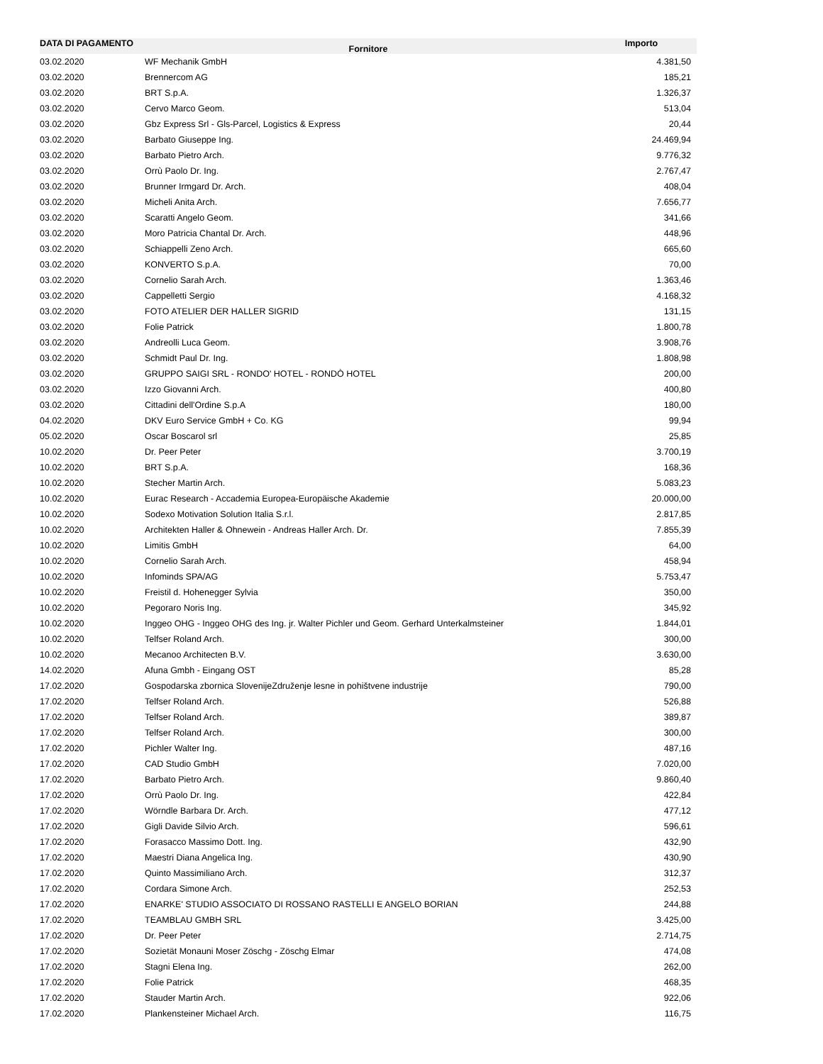| DATA DI PAGAMENTO | Fornitore | Importo |
| --- | --- | --- |
| 03.02.2020 | WF Mechanik GmbH | 4.381,50 |
| 03.02.2020 | Brennercom AG | 185,21 |
| 03.02.2020 | BRT S.p.A. | 1.326,37 |
| 03.02.2020 | Cervo Marco Geom. | 513,04 |
| 03.02.2020 | Gbz Express Srl - Gls-Parcel, Logistics & Express | 20,44 |
| 03.02.2020 | Barbato Giuseppe Ing. | 24.469,94 |
| 03.02.2020 | Barbato Pietro Arch. | 9.776,32 |
| 03.02.2020 | Orrù Paolo Dr. Ing. | 2.767,47 |
| 03.02.2020 | Brunner Irmgard Dr. Arch. | 408,04 |
| 03.02.2020 | Micheli Anita Arch. | 7.656,77 |
| 03.02.2020 | Scaratti Angelo Geom. | 341,66 |
| 03.02.2020 | Moro Patricia Chantal Dr. Arch. | 448,96 |
| 03.02.2020 | Schiappelli Zeno Arch. | 665,60 |
| 03.02.2020 | KONVERTO S.p.A. | 70,00 |
| 03.02.2020 | Cornelio Sarah Arch. | 1.363,46 |
| 03.02.2020 | Cappelletti Sergio | 4.168,32 |
| 03.02.2020 | FOTO ATELIER DER HALLER SIGRID | 131,15 |
| 03.02.2020 | Folie Patrick | 1.800,78 |
| 03.02.2020 | Andreolli Luca Geom. | 3.908,76 |
| 03.02.2020 | Schmidt Paul Dr. Ing. | 1.808,98 |
| 03.02.2020 | GRUPPO SAIGI SRL - RONDO' HOTEL - RONDÒ HOTEL | 200,00 |
| 03.02.2020 | Izzo Giovanni Arch. | 400,80 |
| 03.02.2020 | Cittadini dell'Ordine S.p.A | 180,00 |
| 04.02.2020 | DKV Euro Service GmbH + Co. KG | 99,94 |
| 05.02.2020 | Oscar Boscarol srl | 25,85 |
| 10.02.2020 | Dr. Peer Peter | 3.700,19 |
| 10.02.2020 | BRT S.p.A. | 168,36 |
| 10.02.2020 | Stecher Martin Arch. | 5.083,23 |
| 10.02.2020 | Eurac Research - Accademia Europea-Europäische Akademie | 20.000,00 |
| 10.02.2020 | Sodexo Motivation Solution Italia S.r.l. | 2.817,85 |
| 10.02.2020 | Architekten Haller & Ohnewein - Andreas Haller Arch. Dr. | 7.855,39 |
| 10.02.2020 | Limitis GmbH | 64,00 |
| 10.02.2020 | Cornelio Sarah Arch. | 458,94 |
| 10.02.2020 | Infominds SPA/AG | 5.753,47 |
| 10.02.2020 | Freistil d. Hohenegger Sylvia | 350,00 |
| 10.02.2020 | Pegoraro Noris Ing. | 345,92 |
| 10.02.2020 | Inggeo OHG - Inggeo OHG des Ing. jr. Walter Pichler und Geom. Gerhard Unterkalmsteiner | 1.844,01 |
| 10.02.2020 | Telfser Roland Arch. | 300,00 |
| 10.02.2020 | Mecanoo Architecten B.V. | 3.630,00 |
| 14.02.2020 | Afuna Gmbh - Eingang OST | 85,28 |
| 17.02.2020 | Gospodarska zbornica SlovenijeZdruženje lesne in pohištvene industrije | 790,00 |
| 17.02.2020 | Telfser Roland Arch. | 526,88 |
| 17.02.2020 | Telfser Roland Arch. | 389,87 |
| 17.02.2020 | Telfser Roland Arch. | 300,00 |
| 17.02.2020 | Pichler Walter Ing. | 487,16 |
| 17.02.2020 | CAD Studio GmbH | 7.020,00 |
| 17.02.2020 | Barbato Pietro Arch. | 9.860,40 |
| 17.02.2020 | Orrù Paolo Dr. Ing. | 422,84 |
| 17.02.2020 | Wörndle Barbara Dr. Arch. | 477,12 |
| 17.02.2020 | Gigli Davide Silvio Arch. | 596,61 |
| 17.02.2020 | Forasacco Massimo Dott. Ing. | 432,90 |
| 17.02.2020 | Maestri Diana Angelica Ing. | 430,90 |
| 17.02.2020 | Quinto Massimiliano Arch. | 312,37 |
| 17.02.2020 | Cordara Simone Arch. | 252,53 |
| 17.02.2020 | ENARKE' STUDIO ASSOCIATO DI ROSSANO RASTELLI E ANGELO BORIAN | 244,88 |
| 17.02.2020 | TEAMBLAU GMBH SRL | 3.425,00 |
| 17.02.2020 | Dr. Peer Peter | 2.714,75 |
| 17.02.2020 | Sozietät Monauni Moser Zöschg - Zöschg Elmar | 474,08 |
| 17.02.2020 | Stagni Elena Ing. | 262,00 |
| 17.02.2020 | Folie Patrick | 468,35 |
| 17.02.2020 | Stauder Martin Arch. | 922,06 |
| 17.02.2020 | Plankensteiner Michael Arch. | 116,75 |